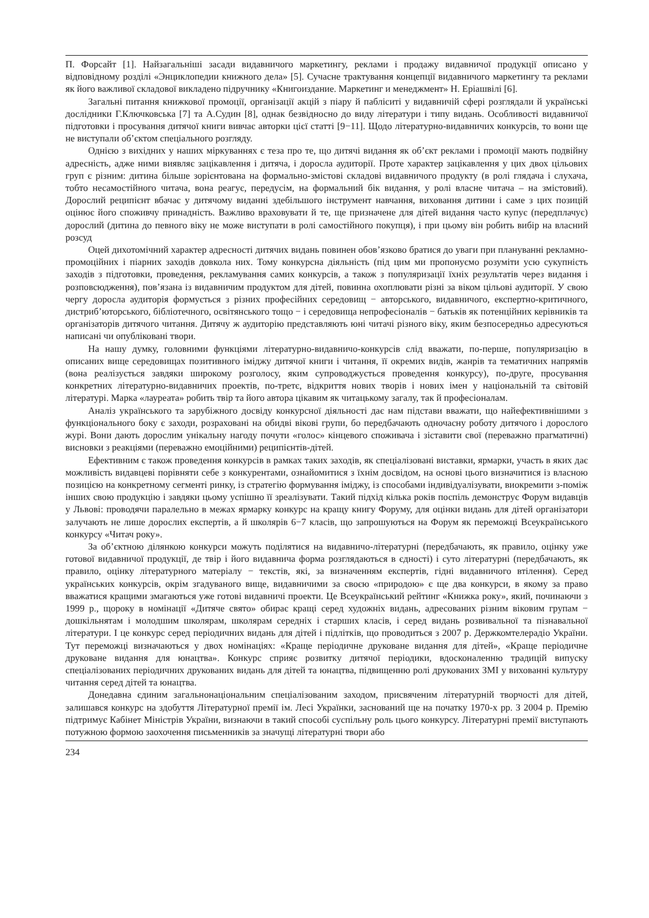П. Форсайт [1]. Найзагальніші засади видавничого маркетингу, реклами і продажу видавничої продукції описано у відповідному розділі «Энциклопедии книжного дела» [5]. Сучасне трактування концепції видавничого маркетингу та реклами як його важливої складової викладено підручнику «Книгоиздание. Маркетинг и менеджмент» Н. Еріашвілі [6].
Загальні питання книжкової промоції, організації акцій з піару й пабліситі у видавничій сфері розглядали й українські дослідники Г.Ключковська [7] та А.Судин [8], однак безвідносно до виду літератури і типу видань. Особливості видавничої підготовки і просування дитячої книги вивчає авторки цієї статті [9−11]. Щодо літературно-видавничих конкурсів, то вони ще не виступали об’єктом спеціального розгляду.
Однією з вихідних у наших міркуваннях є теза про те, що дитячі видання як об’єкт реклами і промоції мають подвійну адресність, адже ними виявляє зацікавлення і дитяча, і доросла аудиторії. Проте характер зацікавлення у цих двох цільових груп є різним: дитина більше зорієнтована на формально-змістові складові видавничого продукту (в ролі глядача і слухача, тобто несамостійного читача, вона реагує, передусім, на формальний бік видання, у ролі власне читача – на змістовий). Дорослий реципієнт вбачає у дитячому виданні здебільшого інструмент навчання, виховання дитини і саме з цих позицій оцінює його споживчу принадність. Важливо враховувати й те, ще призначене для дітей видання часто купує (передплачує) дорослий (дитина до певного віку не може виступати в ролі самостійного покупця), і при цьому він робить вибір на власний розсуд
Оцей дихотомічний характер адресності дитячих видань повинен обов’язково братися до уваги при плануванні рекламно-промоційних і піарних заходів довкола них. Тому конкурсна діяльність (під цим ми пропонуємо розуміти усю сукупність заходів з підготовки, проведення, рекламування самих конкурсів, а також з популяризації їхніх результатів через видання і розповсюдження), пов’язана із видавничим продуктом для дітей, повинна охоплювати різні за віком цільові аудиторії. У свою чергу доросла аудиторія формується з різних професійних середовищ − авторського, видавничого, експертно-критичного, дистриб’юторського, бібліотечного, освітянського тощо − і середовища непрофесіоналів − батьків як потенційних керівників та організаторів дитячого читання. Дитячу ж аудиторію представляють юні читачі різного віку, яким безпосередньо адресуються написані чи опубліковані твори.
На нашу думку, головними функціями літературно-видавничо-конкурсів слід вважати, по-перше, популяризацію в описаних вище середовищах позитивного іміджу дитячої книги і читання, її окремих видів, жанрів та тематичних напрямів (вона реалізується завдяки широкому розголосу, яким супроводжується проведення конкурсу), по-друге, просування конкретних літературно-видавничих проектів, по-третє, відкриття нових творів і нових імен у національній та світовій літературі. Марка «лауреата» робить твір та його автора цікавим як читацькому загалу, так й професіоналам.
Аналіз українського та зарубіжного досвіду конкурсної діяльності дає нам підстави вважати, що найефективнішими з функціонального боку є заходи, розраховані на обидві вікові групи, бо передбачають одночасну роботу дитячого і дорослого журі. Вони дають дорослим унікальну нагоду почути «голос» кінцевого споживача і зіставити свої (переважно прагматичні) висновки з реакціями (переважно емоційними) реципієнтів-дітей.
Ефективним є також проведення конкурсів в рамках таких заходів, як спеціалізовані виставки, ярмарки, участь в яких дає можливість видавцеві порівняти себе з конкурентами, ознайомитися з їхнім досвідом, на основі цього визначитися із власною позицією на конкретному сегменті ринку, із стратегію формування іміджу, із способами індивідуалізувати, виокремити з-поміж інших свою продукцію і завдяки цьому успішно її зреалізувати. Такий підхід кілька років поспіль демонструє Форум видавців у Львові: проводячи паралельно в межах ярмарку конкурс на кращу книгу Форуму, для оцінки видань для дітей організатори залучають не лише дорослих експертів, а й школярів 6−7 класів, що запрошуються на Форум як переможці Всеукраїнського конкурсу «Читач року».
За об’єктною ділянкою конкурси можуть поділятися на видавничо-літературні (передбачають, як правило, оцінку уже готової видавничої продукції, де твір і його видавнича форма розглядаються в єдності) і суто літературні (передбачають, як правило, оцінку літературного матеріалу − текстів, які, за визначенням експертів, гідні видавничого втілення). Серед українських конкурсів, окрім згадуваного вище, видавничими за своєю «природою» є ще два конкурси, в якому за право вважатися кращими змагаються уже готові видавничі проекти. Це Всеукраїнський рейтинг «Книжка року», який, починаючи з 1999 р., щороку в номінації «Дитяче свято» обирає кращі серед художніх видань, адресованих різним віковим групам − дошкільнятам і молодшим школярам, школярам середніх і старших класів, і серед видань розвивальної та пізнавальної літератури. І це конкурс серед періодичних видань для дітей і підлітків, що проводиться з 2007 р. Держкомтелерадіо України. Тут переможці визначаються у двох номінаціях: «Краще періодичне друковане видання для дітей», «Краще періодичне друковане видання для юнацтва». Конкурс сприяє розвитку дитячої періодики, вдосконаленню традицій випуску спеціалізованих періодичних друкованих видань для дітей та юнацтва, підвищенню ролі друкованих ЗМІ у вихованні культуру читання серед дітей та юнацтва.
Донедавна єдиним загальнонаціональним спеціалізованим заходом, присвяченим літературній творчості для дітей, залишався конкурс на здобуття Літературної премії ім. Лесі Українки, заснований ще на початку 1970-х рр. З 2004 р. Премію підтримує Кабінет Міністрів України, визнаючи в такий способі суспільну роль цього конкурсу. Літературні премії виступають потужною формою заохочення письменників за значущі літературні твори або
234